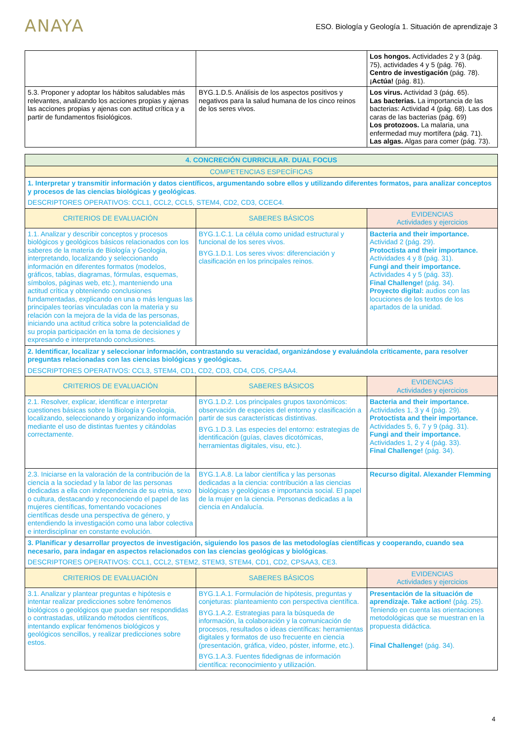ANAYA
ESO. Biología y Geología 1. Situación de aprendizaje 3
| | | Los hongos. Actividades 2 y 3 (pág. 75), actividades 4 y 5 (pág. 76). Centro de investigación (pág. 78). ¡Actúa! (pág. 81). |
| 5.3. Proponer y adoptar los hábitos saludables más relevantes, analizando los acciones propias y ajenas las acciones propias y ajenas con actitud crítica y a partir de fundamentos fisiológicos. | BYG.1.D.5. Análisis de los aspectos positivos y negativos para la salud humana de los cinco reinos de los seres vivos. | Los virus. Actividad 3 (pág. 65). Las bacterias. La importancia de las bacterias: Actividad 4 (pág. 68). Las dos caras de las bacterias (pág. 69) Los protozoos. La malaria, una enfermedad muy mortífera (pág. 71). Las algas. Algas para comer (pág. 73). |
| 4. CONCRECIÓN CURRICULAR. DUAL FOCUS | | |
| COMPETENCIAS ESPECÍFICAS | | |
| 1. Interpretar y transmitir información y datos científicos, argumentando sobre ellos y utilizando diferentes formatos, para analizar conceptos y procesos de las ciencias biológicas y geológicas . DESCRIPTORES OPERATIVOS: CCL1, CCL2, CCL5, STEM4, CD2, CD3, CCEC4. | | |
| CRITERIOS DE EVALUACIÓN | SABERES BÁSICOS | EVIDENCIAS Actividades y ejercicios |
| 1.1. Analizar y describir conceptos y procesos biológicos y geológicos básicos relacionados con los saberes de la materia de Biología y Geologia, interpretando, localizando y seleccionando información en diferentes formatos (modelos, gráficos, tablas, diagramas, fórmulas, esquemas, símbolos, páginas web, etc.), manteniendo una actitud crítica y obteniendo conclusiones fundamentadas, explicando en una o más lenguas las principales teorías vinculadas con la materia y su relación con la mejora de la vida de las personas, iniciando una actitud crítica sobre la potencialidad de su propia participación en la toma de decisiones y expresando e interpretando conclusiones. | BYG.1.C.1. La célula como unidad estructural y funcional de los seres vivos. BYG.1.D.1. Los seres vivos: diferenciación y clasificación en los principales reinos. | Bacteria and their importance. Actividad 2 (pág. 29). Protoctista and their importance. Actividades 4 y 8 (pág. 31). Fungi and their importance. Actividades 4 y 5 (pág. 33). Final Challenge! (pág. 34). Proyecto digital: audios con las locuciones de los textos de los apartados de la unidad. |
| 2. Identificar, localizar y seleccionar información, contrastando su veracidad, organizándose y evaluándola críticamente, para resolver preguntas relacionadas con las ciencias biológicas y geológicas. DESCRIPTORES OPERATIVOS: CCL3, STEM4, CD1, CD2, CD3, CD4, CD5, CPSAA4. | | |
| CRITERIOS DE EVALUACIÓN | SABERES BÁSICOS | EVIDENCIAS Actividades y ejercicios |
| 2.1. Resolver, explicar, identificar e interpretar cuestiones básicas sobre la Biología y Geologia, localizando, seleccionando y organizando información mediante el uso de distintas fuentes y citándolas correctamente. | BYG.1.D.2. Los principales grupos taxonómicos: observación de especies del entorno y clasificación a partir de sus características distintivas. BYG.1.D.3. Las especies del entorno: estrategias de identificación (guías, claves dicotómicas, herramientas digitales, visu, etc.). | Bacteria and their importance. Actividades 1, 3 y 4 (pág. 29). Protoctista and their importance. Actividades 5, 6, 7 y 9 (pág. 31). Fungi and their importance. Actividades 1, 2 y 4 (pág. 33). Final Challenge! (pág. 34). |
| 2.3. Iniciarse en la valoración de la contribución de la ciencia a la sociedad y la labor de las personas dedicadas a ella con independencia de su etnia, sexo o cultura, destacando y reconociendo el papel de las mujeres científicas, fomentando vocaciones científicas desde una perspectiva de género, y entendiendo la investigación como una labor colectiva e interdisciplinar en constante evolución. | BYG.1.A.8. La labor científica y las personas dedicadas a la ciencia: contribución a las ciencias biológicas y geológicas e importancia social. El papel de la mujer en la ciencia. Personas dedicadas a la ciencia en Andalucía. | Recurso digital. Alexander Flemming |
| 3. Planificar y desarrollar proyectos de investigación, siguiendo los pasos de las metodologías científicas y cooperando, cuando sea necesario, para indagar en aspectos relacionados con las ciencias geológicas y biológicas . DESCRIPTORES OPERATIVOS: CCL1, CCL2, STEM2, STEM3, STEM4, CD1, CD2, CPSAA3, CE3. | | |
| CRITERIOS DE EVALUACIÓN | SABERES BÁSICOS | EVIDENCIAS Actividades y ejercicios |
| 3.1. Analizar y plantear preguntas e hipótesis e intentar realizar predicciones sobre fenómenos biológicos o geológicos que puedan ser respondidas o contrastadas, utilizando métodos científicos, intentando explicar fenómenos biológicos y geológicos sencillos, y realizar predicciones sobre estos. | BYG.1.A.1. Formulación de hipótesis, preguntas y conjeturas: planteamiento con perspectiva científica. BYG.1.A.2. Estrategias para la búsqueda de información, la colaboración y la comunicación de procesos, resultados o ideas científicas: herramientas digitales y formatos de uso frecuente en ciencia (presentación, gráfica, vídeo, póster, informe, etc.). BYG.1.A.3. Fuentes fidedignas de información científica: reconocimiento y utilización. | Presentación de la situación de aprendizaje. Take action! (pág. 25). Teniendo en cuenta las orientaciones metodológicas que se muestran en la propuesta didáctica. Final Challenge! (pág. 34). |
4